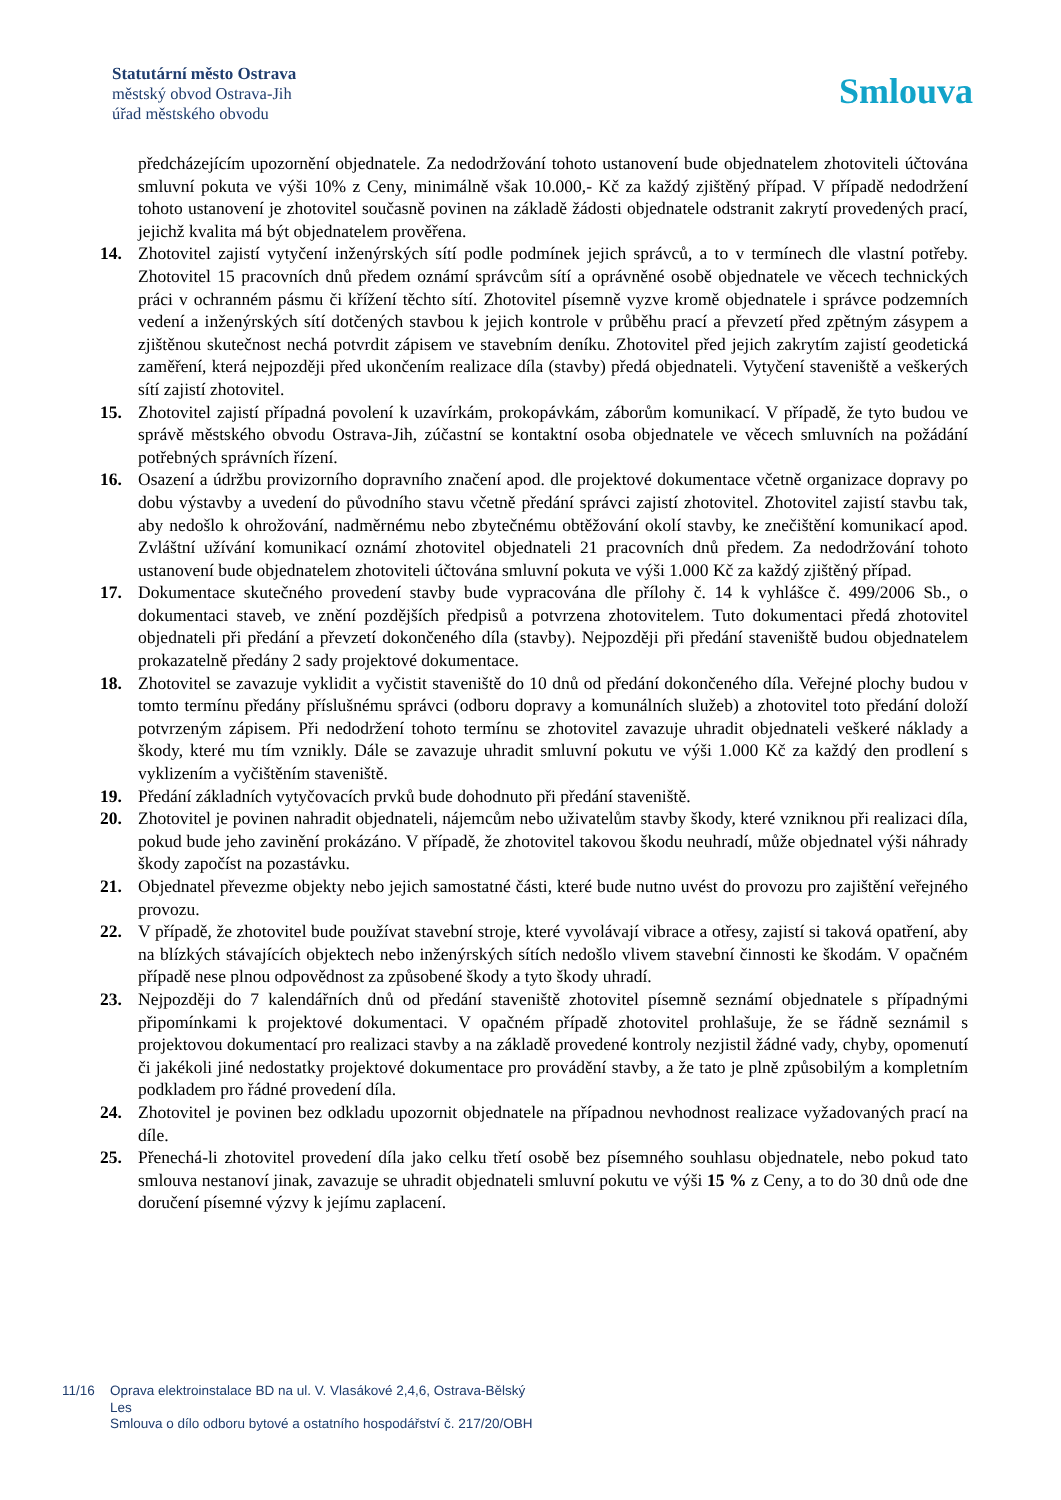Statutární město Ostrava
městský obvod Ostrava-Jih
úřad městského obvodu
Smlouva
předcházejícím upozornění objednatele. Za nedodržování tohoto ustanovení bude objednatelem zhotoviteli účtována smluvní pokuta ve výši 10% z Ceny, minimálně však 10.000,- Kč za každý zjištěný případ. V případě nedodržení tohoto ustanovení je zhotovitel současně povinen na základě žádosti objednatele odstranit zakrytí provedených prací, jejichž kvalita má být objednatelem prověřena.
14. Zhotovitel zajistí vytyčení inženýrských sítí podle podmínek jejich správců, a to v termínech dle vlastní potřeby. Zhotovitel 15 pracovních dnů předem oznámí správcům sítí a oprávněné osobě objednatele ve věcech technických práci v ochranném pásmu či křížení těchto sítí. Zhotovitel písemně vyzve kromě objednatele i správce podzemních vedení a inženýrských sítí dotčených stavbou k jejich kontrole v průběhu prací a převzetí před zpětným zásypem a zjištěnou skutečnost nechá potvrdit zápisem ve stavebním deníku. Zhotovitel před jejich zakrytím zajistí geodetická zaměření, která nejpozději před ukončením realizace díla (stavby) předá objednateli. Vytyčení staveniště a veškerých sítí zajistí zhotovitel.
15. Zhotovitel zajistí případná povolení k uzavírkám, prokopávkám, záborům komunikací. V případě, že tyto budou ve správě městského obvodu Ostrava-Jih, zúčastní se kontaktní osoba objednatele ve věcech smluvních na požádání potřebných správních řízení.
16. Osazení a údržbu provizorního dopravního značení apod. dle projektové dokumentace včetně organizace dopravy po dobu výstavby a uvedení do původního stavu včetně předání správci zajistí zhotovitel. Zhotovitel zajistí stavbu tak, aby nedošlo k ohrožování, nadměrnému nebo zbytečnému obtěžování okolí stavby, ke znečištění komunikací apod. Zvláštní užívání komunikací oznámí zhotovitel objednateli 21 pracovních dnů předem. Za nedodržování tohoto ustanovení bude objednatelem zhotoviteli účtována smluvní pokuta ve výši 1.000 Kč za každý zjištěný případ.
17. Dokumentace skutečného provedení stavby bude vypracována dle přílohy č. 14 k vyhlášce č. 499/2006 Sb., o dokumentaci staveb, ve znění pozdějších předpisů a potvrzena zhotovitelem. Tuto dokumentaci předá zhotovitel objednateli při předání a převzetí dokončeného díla (stavby). Nejpozději při předání staveniště budou objednatelem prokazatelně předány 2 sady projektové dokumentace.
18. Zhotovitel se zavazuje vyklidit a vyčistit staveniště do 10 dnů od předání dokončeného díla. Veřejné plochy budou v tomto termínu předány příslušnému správci (odboru dopravy a komunálních služeb) a zhotovitel toto předání doloží potvrzeným zápisem. Při nedodržení tohoto termínu se zhotovitel zavazuje uhradit objednateli veškeré náklady a škody, které mu tím vznikly. Dále se zavazuje uhradit smluvní pokutu ve výši 1.000 Kč za každý den prodlení s vyklizením a vyčištěním staveniště.
19. Předání základních vytyčovacích prvků bude dohodnuto při předání staveniště.
20. Zhotovitel je povinen nahradit objednateli, nájemcům nebo uživatelům stavby škody, které vzniknou při realizaci díla, pokud bude jeho zavinění prokázáno. V případě, že zhotovitel takovou škodu neuhradí, může objednatel výši náhrady škody započíst na pozastávku.
21. Objednatel převezme objekty nebo jejich samostatné části, které bude nutno uvést do provozu pro zajištění veřejného provozu.
22. V případě, že zhotovitel bude používat stavební stroje, které vyvolávají vibrace a otřesy, zajistí si taková opatření, aby na blízkých stávajících objektech nebo inženýrských sítích nedošlo vlivem stavební činnosti ke škodám. V opačném případě nese plnou odpovědnost za způsobené škody a tyto škody uhradí.
23. Nejpozději do 7 kalendářních dnů od předání staveniště zhotovitel písemně seznámí objednatele s případnými připomínkami k projektové dokumentaci. V opačném případě zhotovitel prohlašuje, že se řádně seznámil s projektovou dokumentací pro realizaci stavby a na základě provedené kontroly nezjistil žádné vady, chyby, opomenutí či jakékoli jiné nedostatky projektové dokumentace pro provádění stavby, a že tato je plně způsobilým a kompletním podkladem pro řádné provedení díla.
24. Zhotovitel je povinen bez odkladu upozornit objednatele na případnou nevhodnost realizace vyžadovaných prací na díle.
25. Přenechá-li zhotovitel provedení díla jako celku třetí osobě bez písemného souhlasu objednatele, nebo pokud tato smlouva nestanoví jinak, zavazuje se uhradit objednateli smluvní pokutu ve výši 15 % z Ceny, a to do 30 dnů ode dne doručení písemné výzvy k jejímu zaplacení.
11/16 Oprava elektroinstalace BD na ul. V. Vlasákové 2,4,6, Ostrava-Bělský Les
Smlouva o dílo odboru bytové a ostatního hospodářství č. 217/20/OBH